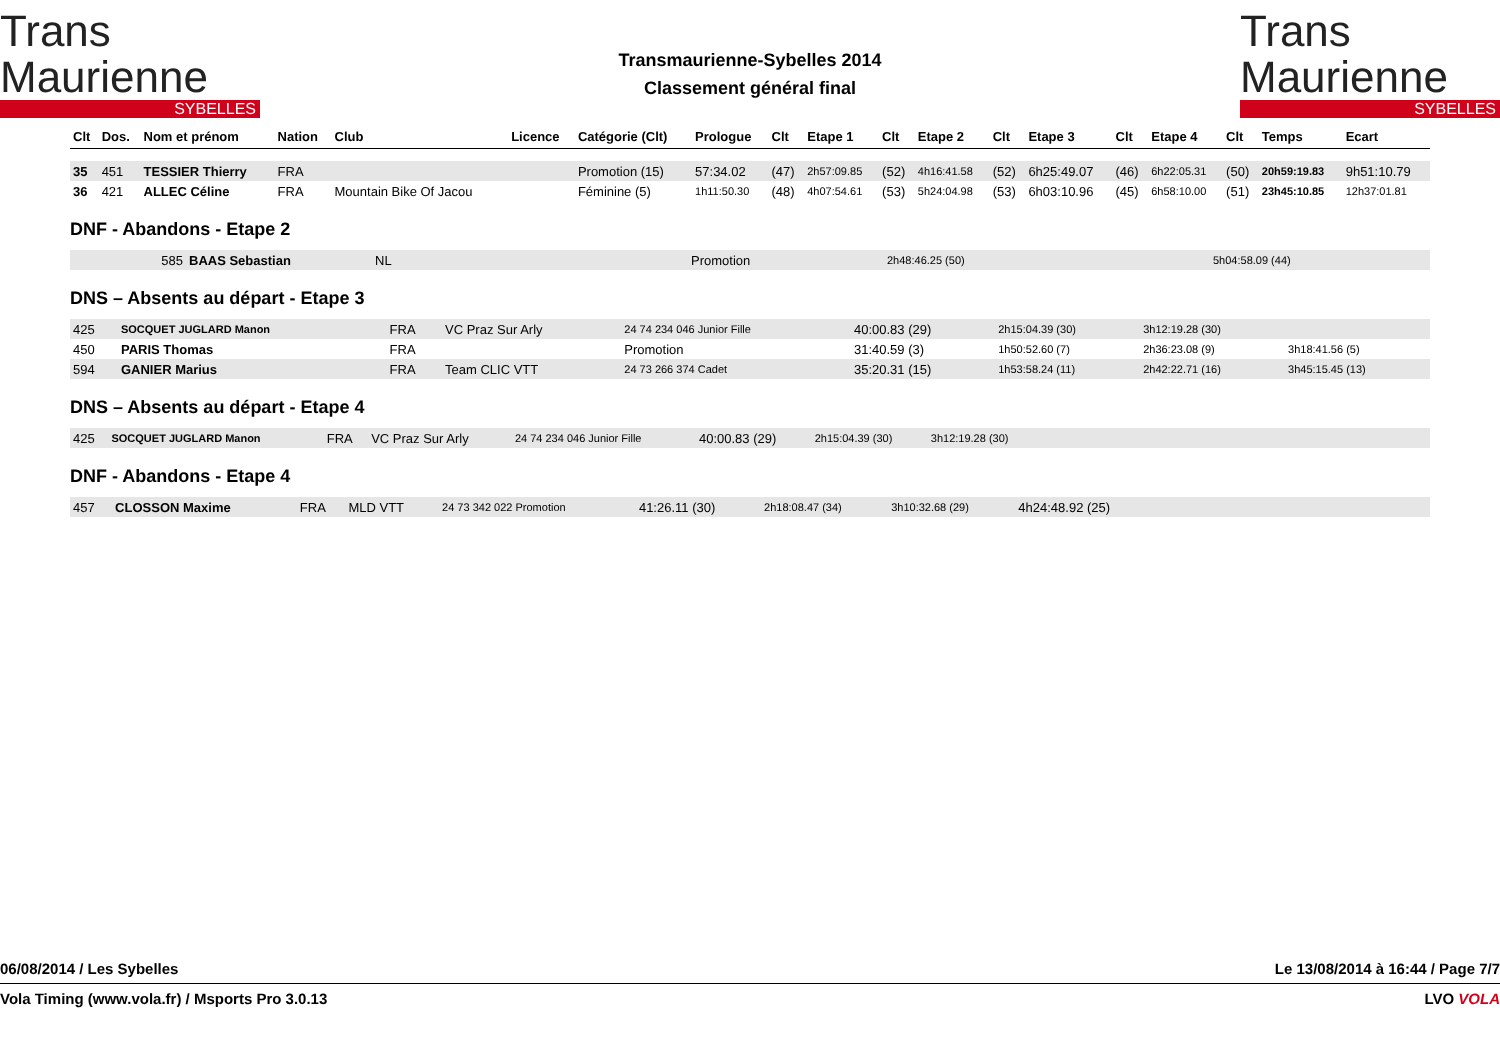Trans Maurienne
SYBELLES
Transmaurienne-Sybelles 2014
Classement général final
Trans Maurienne
SYBELLES
| Clt | Dos. | Nom et prénom | Nation | Club | Licence | Catégorie (Clt) | Prologue | Clt | Etape 1 | Clt | Etape 2 | Clt | Etape 3 | Clt | Etape 4 | Clt | Temps | Ecart |
| --- | --- | --- | --- | --- | --- | --- | --- | --- | --- | --- | --- | --- | --- | --- | --- | --- | --- | --- |
| 35 | 451 | TESSIER Thierry | FRA | | | Promotion (15) | 57:34.02 | (47) | 2h57:09.85 | (52) | 4h16:41.58 | (52) | 6h25:49.07 | (46) | 6h22:05.31 | (50) | 20h59:19.83 | 9h51:10.79 |
| 36 | 421 | ALLEC Céline | FRA | Mountain Bike Of Jacou | | Féminine (5) | 1h11:50.30 | (48) | 4h07:54.61 | (53) | 5h24:04.98 | (53) | 6h03:10.96 | (45) | 6h58:10.00 | (51) | 23h45:10.85 | 12h37:01.81 |
DNF - Abandons - Etape 2
| 585 | BAAS Sebastian | NL | Promotion | 2h48:46.25 (50) | 5h04:58.09 (44) |
DNS – Absents au départ - Etape 3
| 425 | SOCQUET JUGLARD Manon | FRA | VC Praz Sur Arly | 24 74 234 046 Junior Fille | 40:00.83 (29) | 2h15:04.39 (30) | 3h12:19.28 (30) | |
| 450 | PARIS Thomas | FRA | | Promotion | 31:40.59 (3) | 1h50:52.60 (7) | 2h36:23.08 (9) | 3h18:41.56 (5) |
| 594 | GANIER Marius | FRA | Team CLIC VTT | 24 73 266 374 Cadet | 35:20.31 (15) | 1h53:58.24 (11) | 2h42:22.71 (16) | 3h45:15.45 (13) |
DNS – Absents au départ - Etape 4
| 425 | SOCQUET JUGLARD Manon | FRA | VC Praz Sur Arly | 24 74 234 046 Junior Fille | 40:00.83 (29) | 2h15:04.39 (30) | 3h12:19.28 (30) | |
DNF - Abandons - Etape 4
| 457 | CLOSSON Maxime | FRA | MLD VTT | 24 73 342 022 Promotion | 41:26.11 (30) | 2h18:08.47 (34) | 3h10:32.68 (29) | 4h24:48.92 (25) | |
06/08/2014 / Les Sybelles Le 13/08/2014 à 16:44 / Page 7/7
Vola Timing (www.vola.fr) / Msports Pro 3.0.13 LVO VOLA